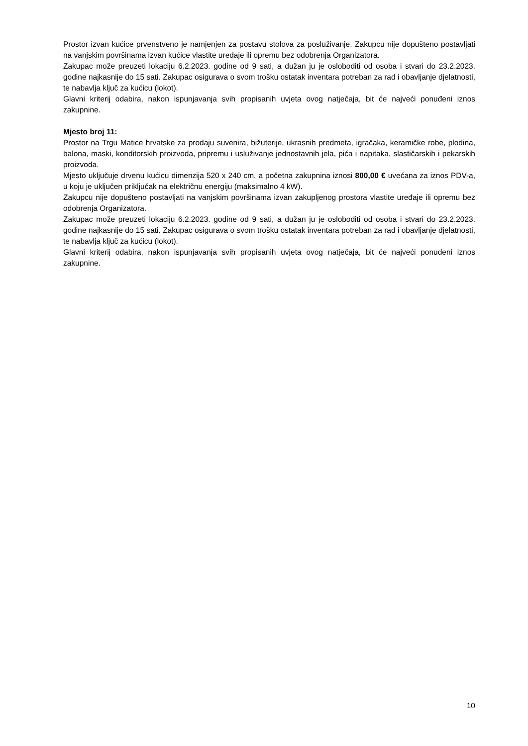Prostor izvan kućice prvenstveno je namjenjen za postavu stolova za posluživanje. Zakupcu nije dopušteno postavljati na vanjskim površinama izvan kućice vlastite uređaje ili opremu bez odobrenja Organizatora.
Zakupac može preuzeti lokaciju 6.2.2023. godine od 9 sati, a dužan ju je osloboditi od osoba i stvari do 23.2.2023. godine najkasnije do 15 sati. Zakupac osigurava o svom trošku ostatak inventara potreban za rad i obavljanje djelatnosti, te nabavlja ključ za kućicu (lokot).
Glavni kriterij odabira, nakon ispunjavanja svih propisanih uvjeta ovog natječaja, bit će najveći ponuđeni iznos zakupnine.
Mjesto broj 11:
Prostor na Trgu Matice hrvatske za prodaju suvenira, bižuterije, ukrasnih predmeta, igračaka, keramičke robe, plodina, balona, maski, konditorskih proizvoda, pripremu i usluživanje jednostavnih jela, pića i napitaka, slastičarskih i pekarskih proizvoda.
Mjesto uključuje drvenu kućicu dimenzija 520 x 240 cm, a početna zakupnina iznosi 800,00 € uvećana za iznos PDV-a, u koju je uključen priključak na električnu energiju (maksimalno 4 kW).
Zakupcu nije dopušteno postavljati na vanjskim površinama izvan zakupljenog prostora vlastite uređaje ili opremu bez odobrenja Organizatora.
Zakupac može preuzeti lokaciju 6.2.2023. godine od 9 sati, a dužan ju je osloboditi od osoba i stvari do 23.2.2023. godine najkasnije do 15 sati. Zakupac osigurava o svom trošku ostatak inventara potreban za rad i obavljanje djelatnosti, te nabavlja ključ za kućicu (lokot).
Glavni kriterij odabira, nakon ispunjavanja svih propisanih uvjeta ovog natječaja, bit će najveći ponuđeni iznos zakupnine.
10